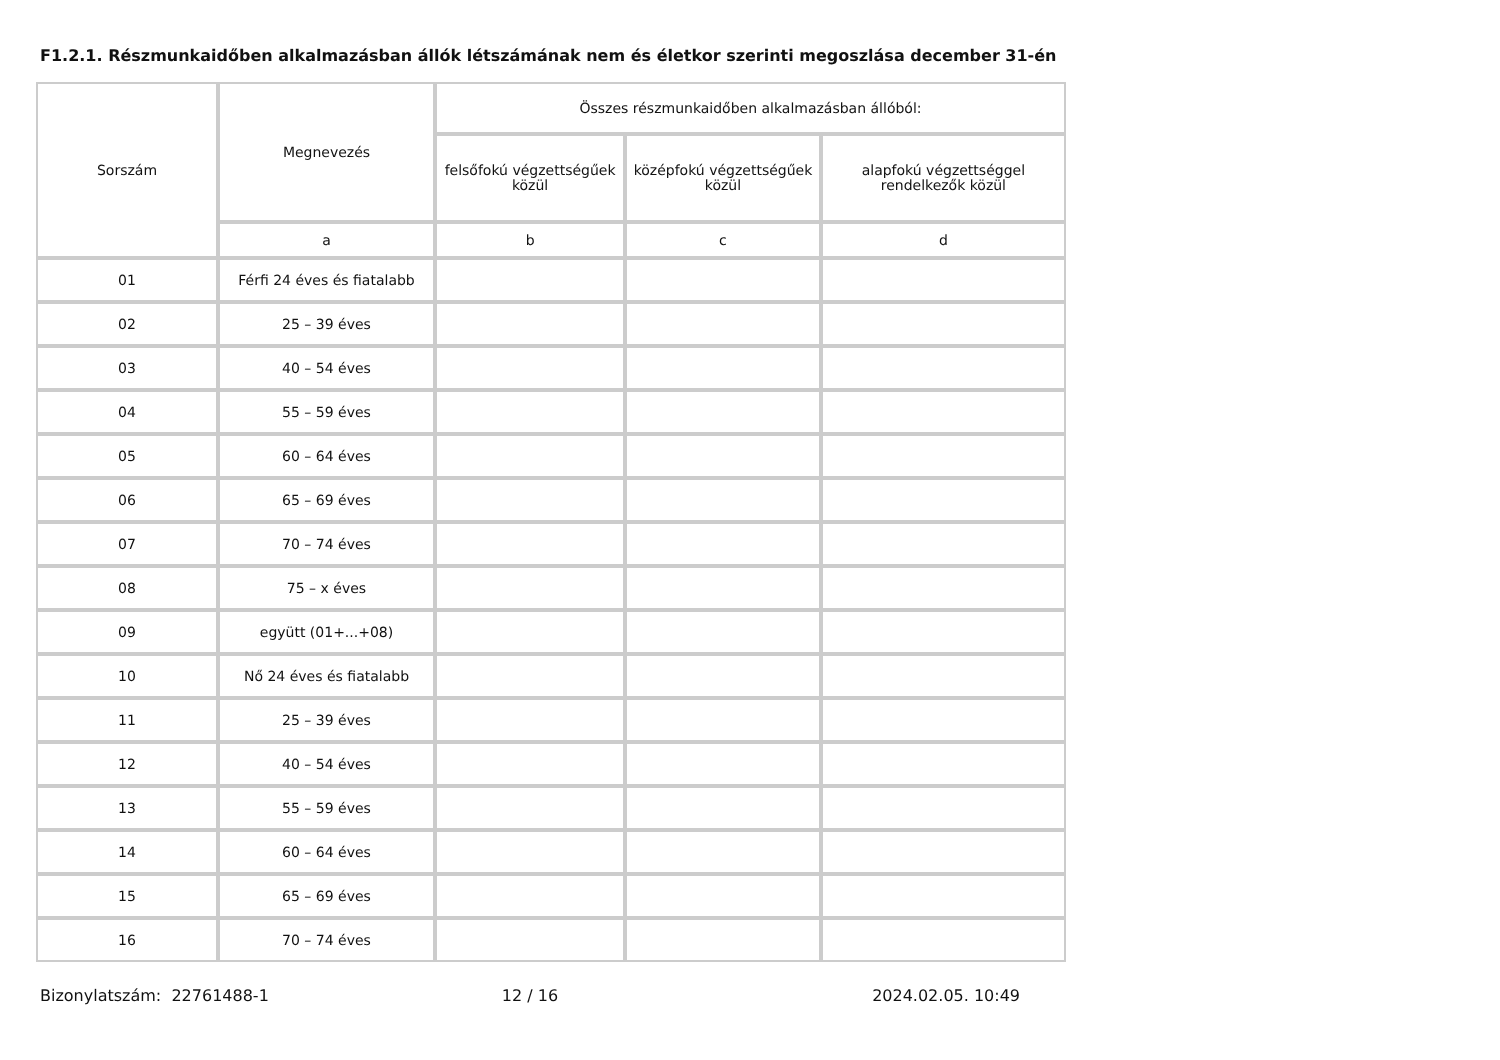F1.2.1. Részmunkaidőben alkalmazásban állók létszámának nem és életkor szerinti megoszlása december 31-én
| Sorszám | Megnevezés | Összes részmunkaidőben alkalmazásban állóból: | | |
| --- | --- | --- | --- | --- |
| | | felsőfokú végzettségűek közül | középfokú végzettségűek közül | alapfokú végzettséggel rendelkezők közül |
| | a | b | c | d |
| 01 | Férfi 24 éves és fiatalabb | | | |
| 02 | 25 – 39 éves | | | |
| 03 | 40 – 54 éves | | | |
| 04 | 55 – 59 éves | | | |
| 05 | 60 – 64 éves | | | |
| 06 | 65 – 69 éves | | | |
| 07 | 70 – 74 éves | | | |
| 08 | 75 – x éves | | | |
| 09 | együtt (01+...+08) | | | |
| 10 | Nő 24 éves és fiatalabb | | | |
| 11 | 25 – 39 éves | | | |
| 12 | 40 – 54 éves | | | |
| 13 | 55 – 59 éves | | | |
| 14 | 60 – 64 éves | | | |
| 15 | 65 – 69 éves | | | |
| 16 | 70 – 74 éves | | | |
Bizonylatszám: 22761488-1 12 / 16 2024.02.05. 10:49